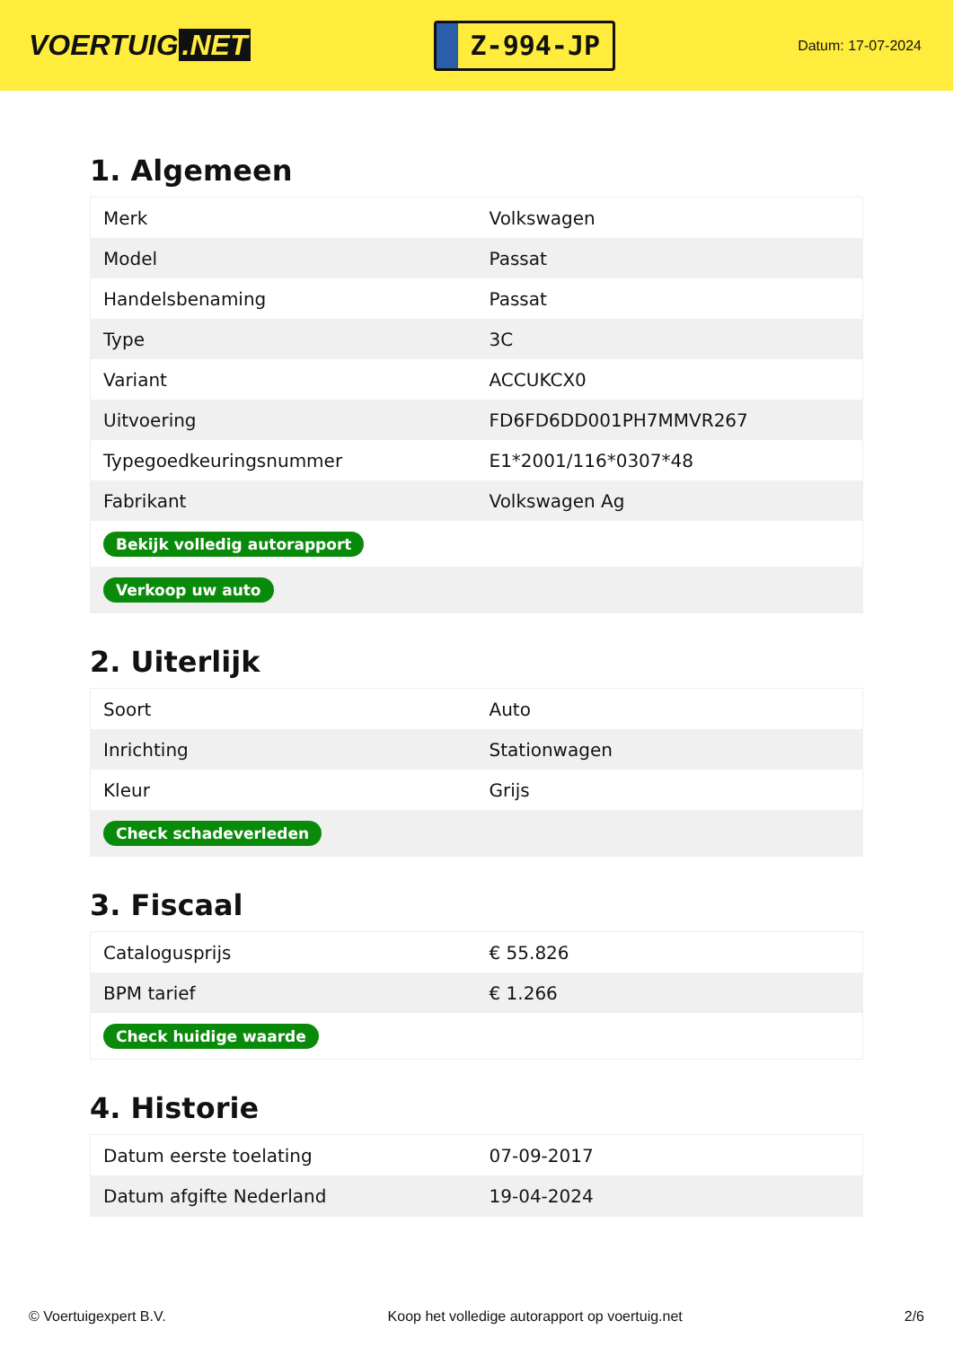VOERTUIG.NET
Z-994-JP
Datum: 17-07-2024
1. Algemeen
| Merk | Volkswagen |
| Model | Passat |
| Handelsbenaming | Passat |
| Type | 3C |
| Variant | ACCUKCX0 |
| Uitvoering | FD6FD6DD001PH7MMVR267 |
| Typegoedkeuringsnummer | E1*2001/116*0307*48 |
| Fabrikant | Volkswagen Ag |
| Bekijk volledig autorapport | |
| Verkoop uw auto | |
2. Uiterlijk
| Soort | Auto |
| Inrichting | Stationwagen |
| Kleur | Grijs |
| Check schadeverleden | |
3. Fiscaal
| Catalogusprijs | € 55.826 |
| BPM tarief | € 1.266 |
| Check huidige waarde | |
4. Historie
| Datum eerste toelating | 07-09-2017 |
| Datum afgifte Nederland | 19-04-2024 |
© Voertuigexpert B.V. Koop het volledige autorapport op voertuig.net 2/6